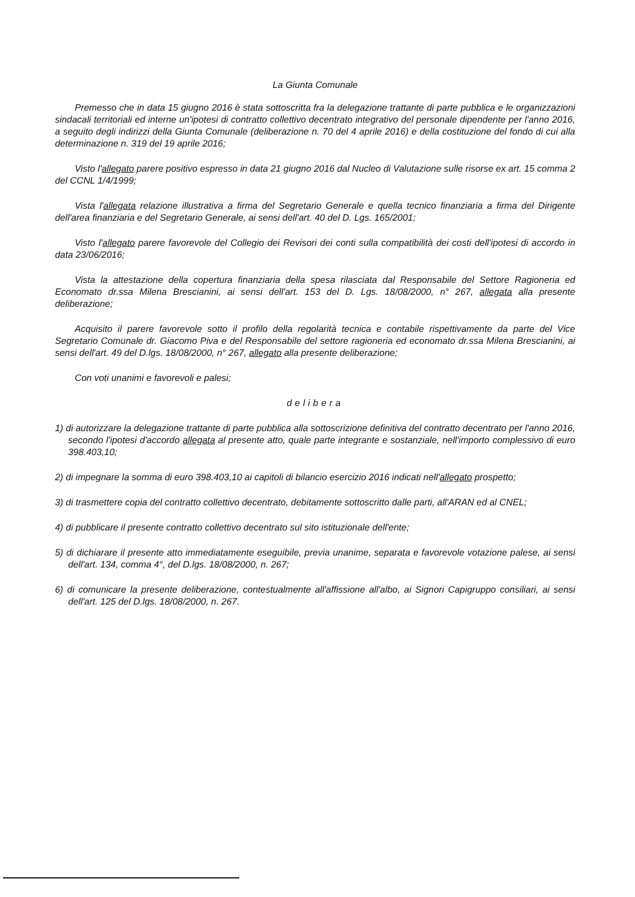La Giunta Comunale
Premesso che in data 15 giugno 2016 è stata sottoscritta fra la delegazione trattante di parte pubblica e le organizzazioni sindacali territoriali ed interne un'ipotesi di contratto collettivo decentrato integrativo del personale dipendente per l'anno 2016, a seguito degli indirizzi della Giunta Comunale (deliberazione n. 70 del 4 aprile 2016) e della costituzione del fondo di cui alla determinazione n. 319 del 19 aprile 2016;
Visto l'allegato parere positivo espresso in data 21 giugno 2016 dal Nucleo di Valutazione sulle risorse ex art. 15 comma 2 del CCNL 1/4/1999;
Vista l'allegata relazione illustrativa a firma del Segretario Generale e quella tecnico finanziaria a firma del Dirigente dell'area finanziaria e del Segretario Generale, ai sensi dell'art. 40 del D. Lgs. 165/2001;
Visto l'allegato parere favorevole del Collegio dei Revisori dei conti sulla compatibilità dei costi dell'ipotesi di accordo in data 23/06/2016;
Vista la attestazione della copertura finanziaria della spesa rilasciata dal Responsabile del Settore Ragioneria ed Economato dr.ssa Milena Brescianini, ai sensi dell'art. 153 del D. Lgs. 18/08/2000, n° 267, allegata alla presente deliberazione;
Acquisito il parere favorevole sotto il profilo della regolarità tecnica e contabile rispettivamente da parte del Vice Segretario Comunale dr. Giacomo Piva e del Responsabile del settore ragioneria ed economato dr.ssa Milena Brescianini, ai sensi dell'art. 49 del D.lgs. 18/08/2000, n° 267, allegato alla presente deliberazione;
Con voti unanimi e favorevoli e palesi;
delibera
1) di autorizzare la delegazione trattante di parte pubblica alla sottoscrizione definitiva del contratto decentrato per l'anno 2016, secondo l'ipotesi d'accordo allegata al presente atto, quale parte integrante e sostanziale, nell'importo complessivo di euro 398.403,10;
2) di impegnare la somma di euro 398.403,10 ai capitoli di bilancio esercizio 2016 indicati nell'allegato prospetto;
3) di trasmettere copia del contratto collettivo decentrato, debitamente sottoscritto dalle parti, all'ARAN ed al CNEL;
4) di pubblicare il presente contratto collettivo decentrato sul sito istituzionale dell'ente;
5) di dichiarare il presente atto immediatamente eseguibile, previa unanime, separata e favorevole votazione palese, ai sensi dell'art. 134, comma 4°, del D.lgs. 18/08/2000, n. 267;
6) di comunicare la presente deliberazione, contestualmente all'affissione all'albo, ai Signori Capigruppo consiliari, ai sensi dell'art. 125 del D.lgs. 18/08/2000, n. 267.